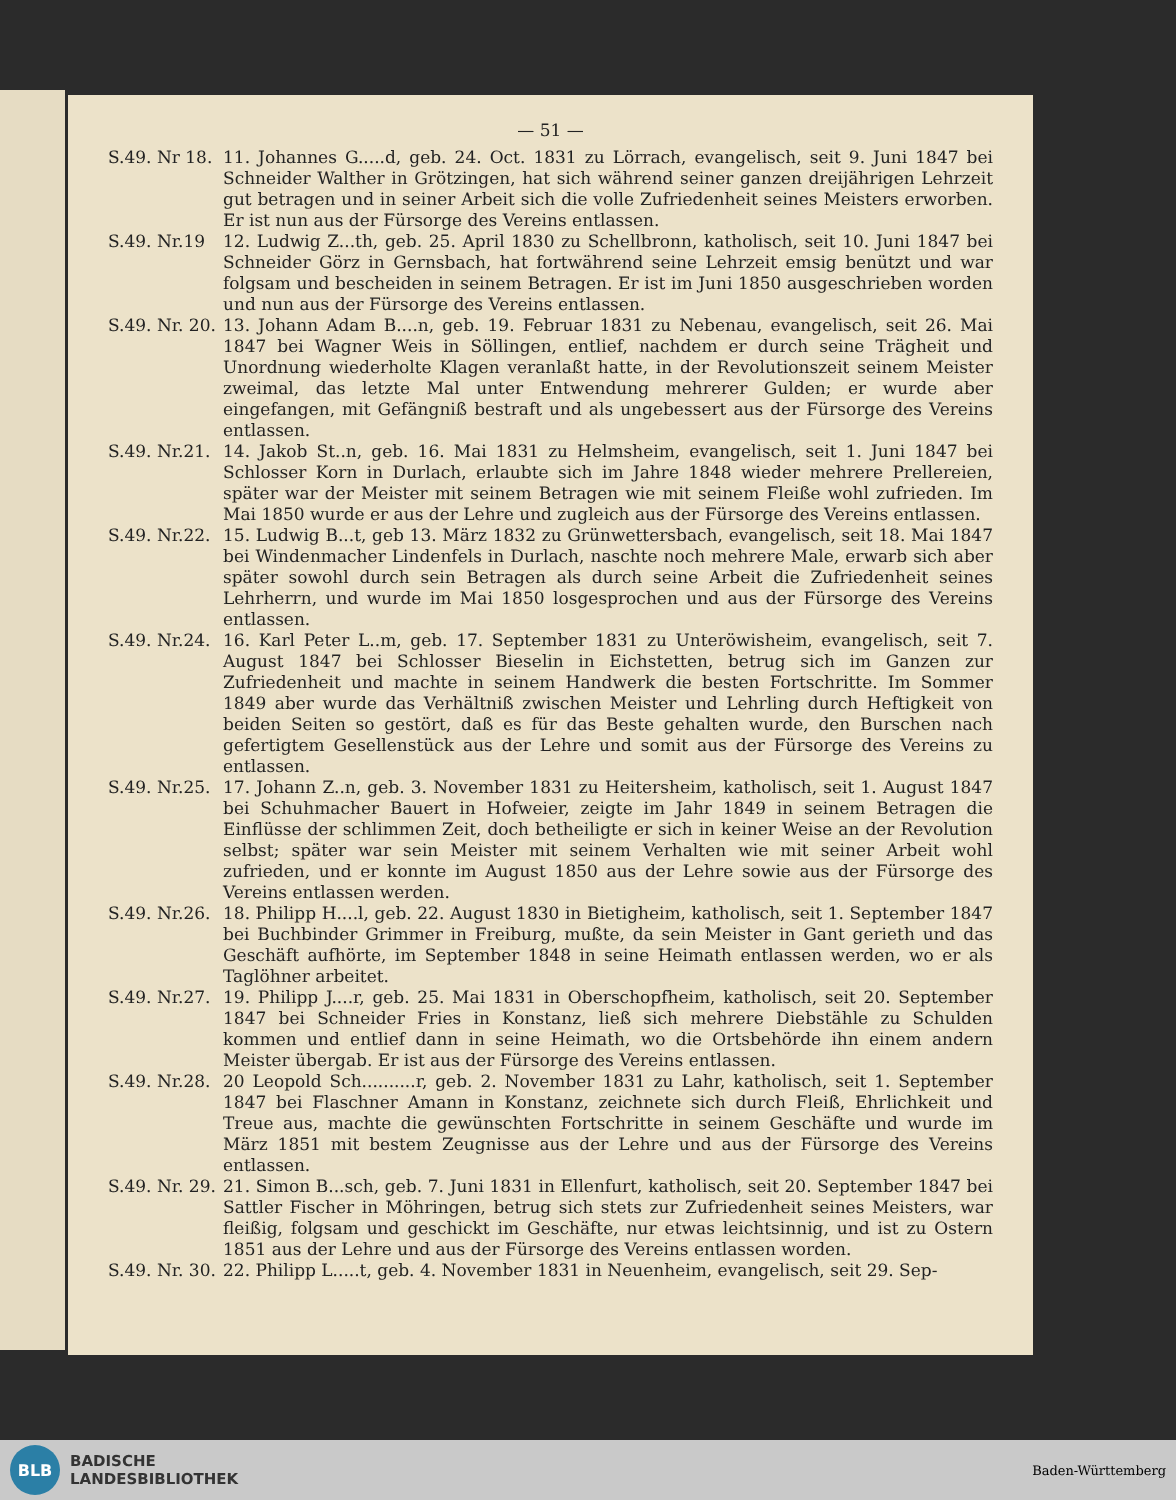— 51 —
S.49. Nr 18.
11. Johannes G.....d, geb. 24. Oct. 1831 zu Lörrach, evangelisch, seit 9. Juni 1847 bei Schneider Walther in Grötzingen, hat sich während seiner ganzen dreijährigen Lehrzeit gut betragen und in seiner Arbeit sich die volle Zufriedenheit seines Meisters erworben. Er ist nun aus der Fürsorge des Vereins entlassen.
S.49. Nr.19 12. Ludwig Z...th, geb. 25. April 1830 zu Schellbronn, katholisch, seit 10. Juni 1847 bei Schneider Görz in Gernsbach, hat fortwährend seine Lehrzeit emsig benützt und war folgsam und bescheiden in seinem Betragen. Er ist im Juni 1850 ausgeschrieben worden und nun aus der Fürsorge des Vereins entlassen.
S.49. Nr. 20.
13. Johann Adam B....n, geb. 19. Februar 1831 zu Nebenau, evangelisch, seit 26. Mai 1847 bei Wagner Weis in Söllingen, entlief, nachdem er durch seine Trägheit und Unordnung wiederholte Klagen veranlaßt hatte, in der Revolutionszeit seinem Meister zweimal, das letzte Mal unter Entwendung mehrerer Gulden; er wurde aber eingefangen, mit Gefängniß bestraft und als ungebessert aus der Fürsorge des Vereins entlassen.
S.49. Nr.21.
14. Jakob St..n, geb. 16. Mai 1831 zu Helmsheim, evangelisch, seit 1. Juni 1847 bei Schlosser Korn in Durlach, erlaubte sich im Jahre 1848 wieder mehrere Prellereien, später war der Meister mit seinem Betragen wie mit seinem Fleiße wohl zufrieden. Im Mai 1850 wurde er aus der Lehre und zugleich aus der Fürsorge des Vereins entlassen.
S.49. Nr.22.
15. Ludwig B...t, geb 13. März 1832 zu Grünwettersbach, evangelisch, seit 18. Mai 1847 bei Windenmacher Lindenfels in Durlach, naschte noch mehrere Male, erwarb sich aber später sowohl durch sein Betragen als durch seine Arbeit die Zufriedenheit seines Lehrherrn, und wurde im Mai 1850 losgesprochen und aus der Fürsorge des Vereins entlassen.
S.49. Nr.24.
16. Karl Peter L..m, geb. 17. September 1831 zu Unteröwisheim, evangelisch, seit 7. August 1847 bei Schlosser Bieselin in Eichstetten, betrug sich im Ganzen zur Zufriedenheit und machte in seinem Handwerk die besten Fortschritte. Im Sommer 1849 aber wurde das Verhältniß zwischen Meister und Lehrling durch Heftigkeit von beiden Seiten so gestört, daß es für das Beste gehalten wurde, den Burschen nach gefertigtem Gesellenstück aus der Lehre und somit aus der Fürsorge des Vereins zu entlassen.
S.49. Nr.25.
17. Johann Z..n, geb. 3. November 1831 zu Heitersheim, katholisch, seit 1. August 1847 bei Schuhmacher Bauert in Hofweier, zeigte im Jahr 1849 in seinem Betragen die Einflüsse der schlimmen Zeit, doch betheiligte er sich in keiner Weise an der Revolution selbst; später war sein Meister mit seinem Verhalten wie mit seiner Arbeit wohl zufrieden, und er konnte im August 1850 aus der Lehre sowie aus der Fürsorge des Vereins entlassen werden.
S.49. Nr.26.
18. Philipp H....l, geb. 22. August 1830 in Bietigheim, katholisch, seit 1. September 1847 bei Buchbinder Grimmer in Freiburg, mußte, da sein Meister in Gant gerieth und das Geschäft aufhörte, im September 1848 in seine Heimath entlassen werden, wo er als Taglöhner arbeitet.
S.49. Nr.27.
19. Philipp J....r, geb. 25. Mai 1831 in Oberschopfheim, katholisch, seit 20. September 1847 bei Schneider Fries in Konstanz, ließ sich mehrere Diebstähle zu Schulden kommen und entlief dann in seine Heimath, wo die Ortsbehörde ihn einem andern Meister übergab. Er ist aus der Fürsorge des Vereins entlassen.
S.49. Nr.28.
20 Leopold Sch..........r, geb. 2. November 1831 zu Lahr, katholisch, seit 1. September 1847 bei Flaschner Amann in Konstanz, zeichnete sich durch Fleiß, Ehrlichkeit und Treue aus, machte die gewünschten Fortschritte in seinem Geschäfte und wurde im März 1851 mit bestem Zeugnisse aus der Lehre und aus der Fürsorge des Vereins entlassen.
S.49. Nr. 29.
21. Simon B...sch, geb. 7. Juni 1831 in Ellenfurt, katholisch, seit 20. September 1847 bei Sattler Fischer in Möhringen, betrug sich stets zur Zufriedenheit seines Meisters, war fleißig, folgsam und geschickt im Geschäfte, nur etwas leichtsinnig, und ist zu Ostern 1851 aus der Lehre und aus der Fürsorge des Vereins entlassen worden.
S.49. Nr. 30.
22. Philipp L.....t, geb. 4. November 1831 in Neuenheim, evangelisch, seit 29. Sep-
BLB
BADISCHE
LANDESBIBLIOTHEK
Baden-Württemberg